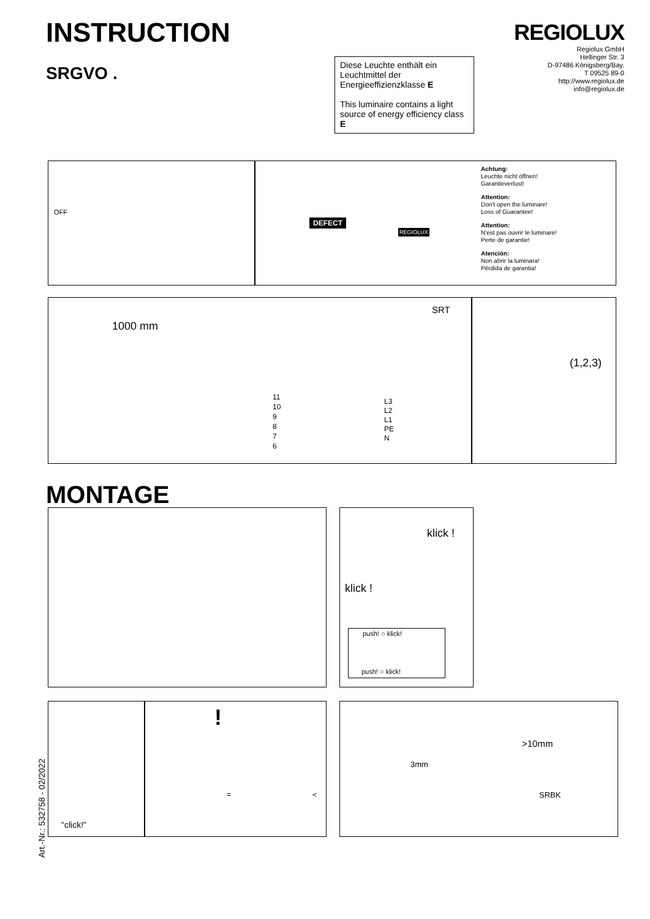INSTRUCTION
SRGVO .
REGIOLUX
Regiolux GmbH
Hellinger Str. 3
D-97486 Königsberg/Bay.
T 09525 89-0
http://www.regiolux.de
info@regiolux.de
Diese Leuchte enthält ein Leuchtmittel der Energieeffizienzklasse E
This luminaire contains a light source of energy efficiency class E
OFF
DEFECT
REGIOLUX
Achtung:
Leuchte nicht öffnen!
Garantieverlust!
Attention:
Don't open the luminare!
Loss of Guarantee!
Attention:
N'est pas ouvrir le luminare!
Perte de garantie!
Atención:
Non abrir la luminara!
Pérdida de garantia!
1000 mm
SRT
11
10
9
8
7
6
L3
L2
L1
PE
N
(1,2,3)
MONTAGE
klick !
klick !
push! ○ klick!
push! ○ klick!
"click!"
!
= <
>10mm
3mm
SRBK
Art.-Nr.: 532758 - 02/2022